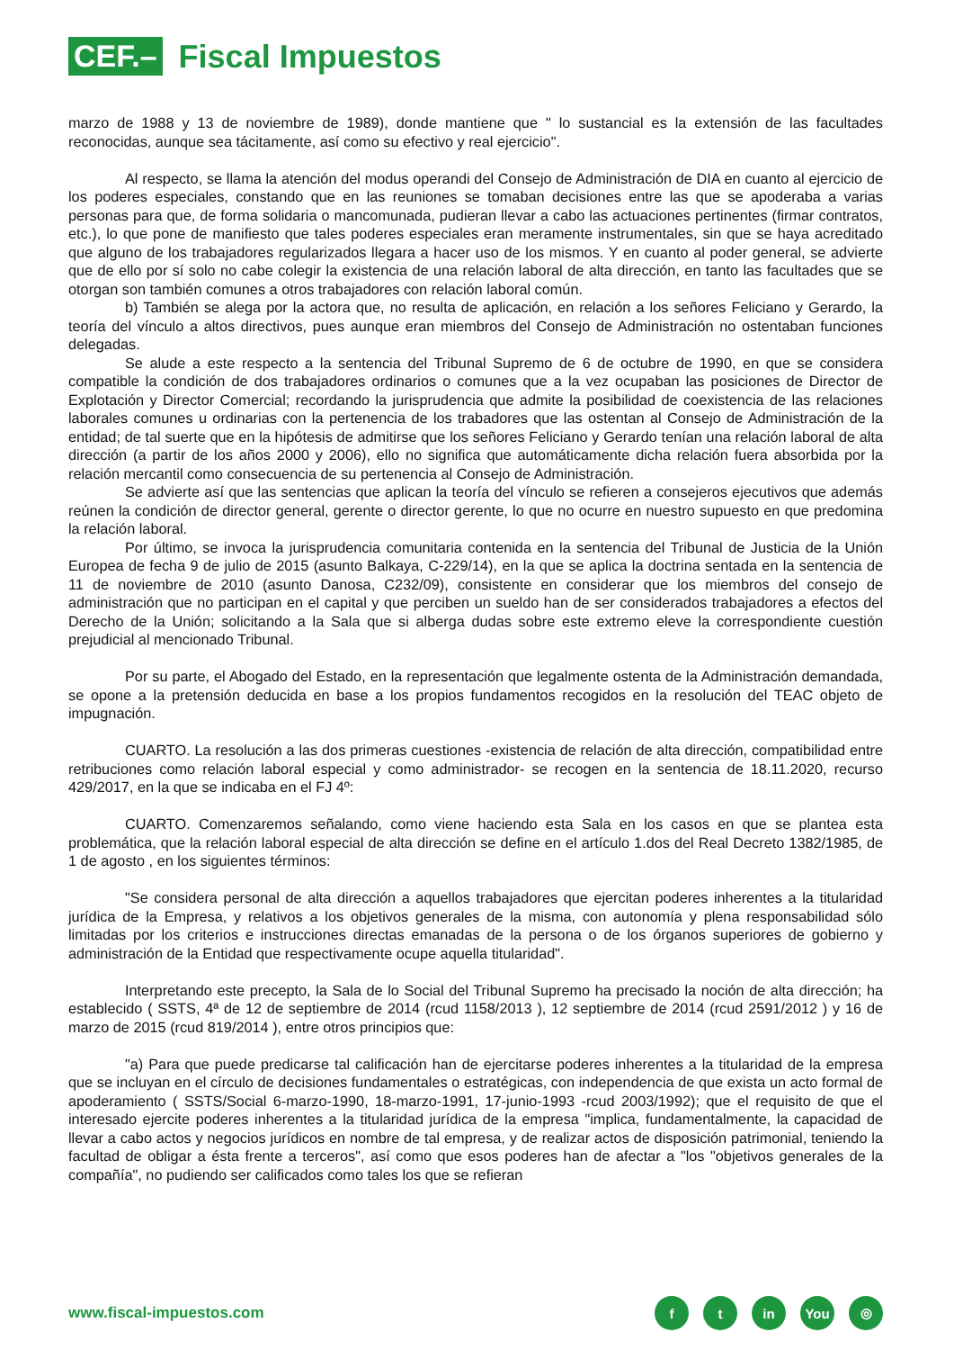CEF.–
Fiscal Impuestos
marzo de 1988 y 13 de noviembre de 1989), donde mantiene que " lo sustancial es la extensión de las facultades reconocidas, aunque sea tácitamente, así como su efectivo y real ejercicio".
Al respecto, se llama la atención del modus operandi del Consejo de Administración de DIA en cuanto al ejercicio de los poderes especiales, constando que en las reuniones se tomaban decisiones entre las que se apoderaba a varias personas para que, de forma solidaria o mancomunada, pudieran llevar a cabo las actuaciones pertinentes (firmar contratos, etc.), lo que pone de manifiesto que tales poderes especiales eran meramente instrumentales, sin que se haya acreditado que alguno de los trabajadores regularizados llegara a hacer uso de los mismos. Y en cuanto al poder general, se advierte que de ello por sí solo no cabe colegir la existencia de una relación laboral de alta dirección, en tanto las facultades que se otorgan son también comunes a otros trabajadores con relación laboral común.
b) También se alega por la actora que, no resulta de aplicación, en relación a los señores Feliciano y Gerardo, la teoría del vínculo a altos directivos, pues aunque eran miembros del Consejo de Administración no ostentaban funciones delegadas.
Se alude a este respecto a la sentencia del Tribunal Supremo de 6 de octubre de 1990, en que se considera compatible la condición de dos trabajadores ordinarios o comunes que a la vez ocupaban las posiciones de Director de Explotación y Director Comercial; recordando la jurisprudencia que admite la posibilidad de coexistencia de las relaciones laborales comunes u ordinarias con la pertenencia de los trabadores que las ostentan al Consejo de Administración de la entidad; de tal suerte que en la hipótesis de admitirse que los señores Feliciano y Gerardo tenían una relación laboral de alta dirección (a partir de los años 2000 y 2006), ello no significa que automáticamente dicha relación fuera absorbida por la relación mercantil como consecuencia de su pertenencia al Consejo de Administración.
Se advierte así que las sentencias que aplican la teoría del vínculo se refieren a consejeros ejecutivos que además reúnen la condición de director general, gerente o director gerente, lo que no ocurre en nuestro supuesto en que predomina la relación laboral.
Por último, se invoca la jurisprudencia comunitaria contenida en la sentencia del Tribunal de Justicia de la Unión Europea de fecha 9 de julio de 2015 (asunto Balkaya, C-229/14), en la que se aplica la doctrina sentada en la sentencia de 11 de noviembre de 2010 (asunto Danosa, C232/09), consistente en considerar que los miembros del consejo de administración que no participan en el capital y que perciben un sueldo han de ser considerados trabajadores a efectos del Derecho de la Unión; solicitando a la Sala que si alberga dudas sobre este extremo eleve la correspondiente cuestión prejudicial al mencionado Tribunal.
Por su parte, el Abogado del Estado, en la representación que legalmente ostenta de la Administración demandada, se opone a la pretensión deducida en base a los propios fundamentos recogidos en la resolución del TEAC objeto de impugnación.
CUARTO. La resolución a las dos primeras cuestiones -existencia de relación de alta dirección, compatibilidad entre retribuciones como relación laboral especial y como administrador- se recogen en la sentencia de 18.11.2020, recurso 429/2017, en la que se indicaba en el FJ 4º:
CUARTO. Comenzaremos señalando, como viene haciendo esta Sala en los casos en que se plantea esta problemática, que la relación laboral especial de alta dirección se define en el artículo 1.dos del Real Decreto 1382/1985, de 1 de agosto , en los siguientes términos:
"Se considera personal de alta dirección a aquellos trabajadores que ejercitan poderes inherentes a la titularidad jurídica de la Empresa, y relativos a los objetivos generales de la misma, con autonomía y plena responsabilidad sólo limitadas por los criterios e instrucciones directas emanadas de la persona o de los órganos superiores de gobierno y administración de la Entidad que respectivamente ocupe aquella titularidad".
Interpretando este precepto, la Sala de lo Social del Tribunal Supremo ha precisado la noción de alta dirección; ha establecido ( SSTS, 4ª de 12 de septiembre de 2014 (rcud 1158/2013 ), 12 septiembre de 2014 (rcud 2591/2012 ) y 16 de marzo de 2015 (rcud 819/2014 ), entre otros principios que:
"a) Para que puede predicarse tal calificación han de ejercitarse poderes inherentes a la titularidad de la empresa que se incluyan en el círculo de decisiones fundamentales o estratégicas, con independencia de que exista un acto formal de apoderamiento ( SSTS/Social 6-marzo-1990, 18-marzo-1991, 17-junio-1993 -rcud 2003/1992); que el requisito de que el interesado ejercite poderes inherentes a la titularidad jurídica de la empresa "implica, fundamentalmente, la capacidad de llevar a cabo actos y negocios jurídicos en nombre de tal empresa, y de realizar actos de disposición patrimonial, teniendo la facultad de obligar a ésta frente a terceros", así como que esos poderes han de afectar a "los "objetivos generales de la compañía", no pudiendo ser calificados como tales los que se refieran
www.fiscal-impuestos.com
ft in You ◎